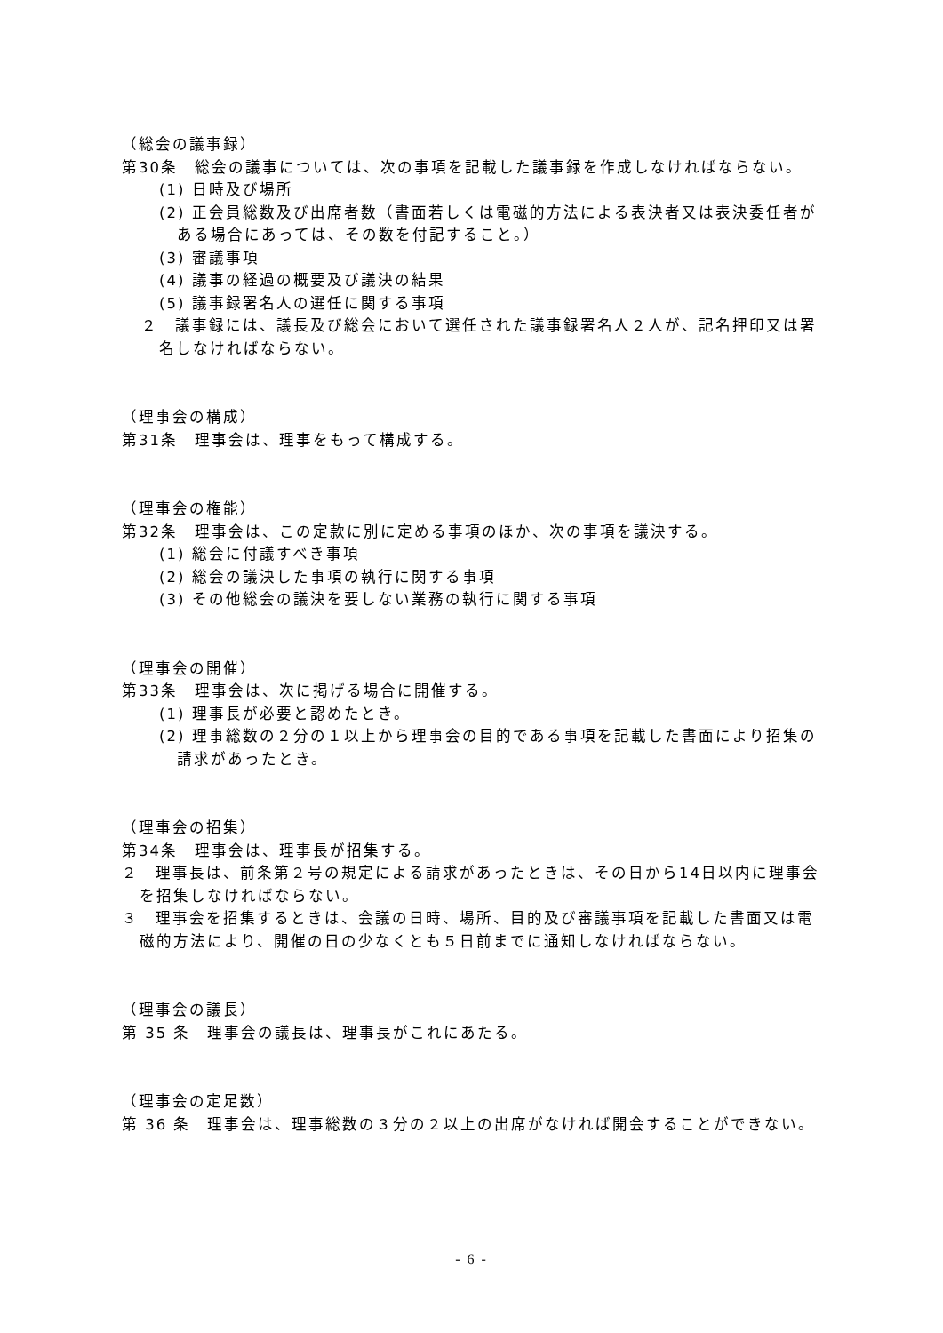（総会の議事録）
第30条　総会の議事については、次の事項を記載した議事録を作成しなければならない。
(1) 日時及び場所
(2) 正会員総数及び出席者数（書面若しくは電磁的方法による表決者又は表決委任者がある場合にあっては、その数を付記すること。）
(3) 審議事項
(4) 議事の経過の概要及び議決の結果
(5) 議事録署名人の選任に関する事項
２　議事録には、議長及び総会において選任された議事録署名人２人が、記名押印又は署名しなければならない。
（理事会の構成）
第31条　理事会は、理事をもって構成する。
（理事会の権能）
第32条　理事会は、この定款に別に定める事項のほか、次の事項を議決する。
(1) 総会に付議すべき事項
(2) 総会の議決した事項の執行に関する事項
(3) その他総会の議決を要しない業務の執行に関する事項
（理事会の開催）
第33条　理事会は、次に掲げる場合に開催する。
(1) 理事長が必要と認めたとき。
(2) 理事総数の２分の１以上から理事会の目的である事項を記載した書面により招集の請求があったとき。
（理事会の招集）
第34条　理事会は、理事長が招集する。
２　理事長は、前条第２号の規定による請求があったときは、その日から14日以内に理事会を招集しなければならない。
３　理事会を招集するときは、会議の日時、場所、目的及び審議事項を記載した書面又は電磁的方法により、開催の日の少なくとも５日前までに通知しなければならない。
（理事会の議長）
第 35 条　理事会の議長は、理事長がこれにあたる。
（理事会の定足数）
第 36 条　理事会は、理事総数の３分の２以上の出席がなければ開会することができない。
- 6 -